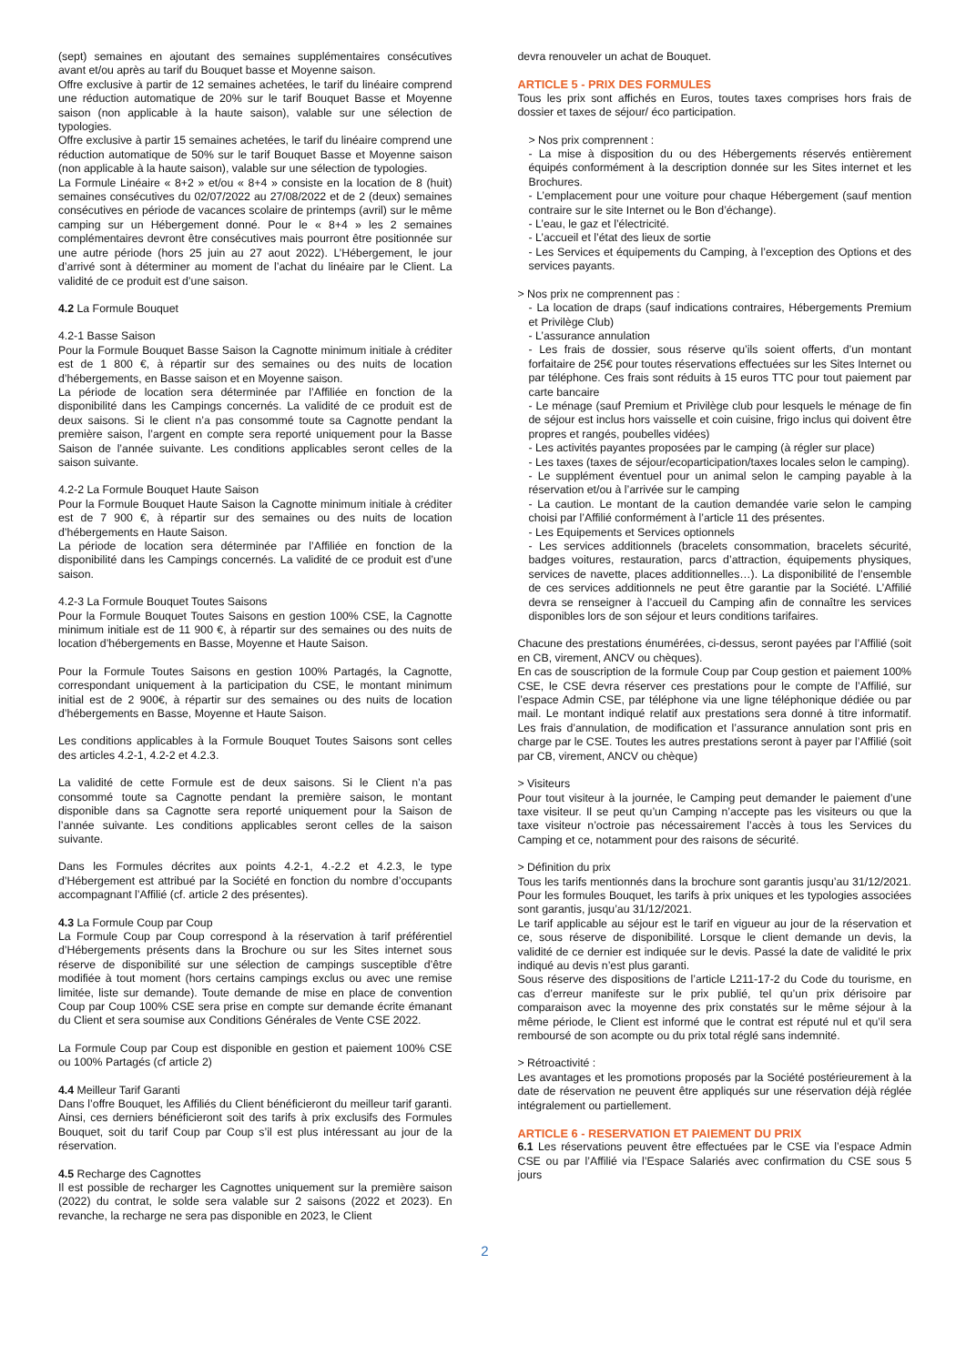(sept) semaines en ajoutant des semaines supplémentaires consécutives avant et/ou après au tarif du Bouquet basse et Moyenne saison.
Offre exclusive à partir de 12 semaines achetées, le tarif du linéaire comprend une réduction automatique de 20% sur le tarif Bouquet Basse et Moyenne saison (non applicable à la haute saison), valable sur une sélection de typologies.
Offre exclusive à partir 15 semaines achetées, le tarif du linéaire comprend une réduction automatique de 50% sur le tarif Bouquet Basse et Moyenne saison (non applicable à la haute saison), valable sur une sélection de typologies.
La Formule Linéaire « 8+2 » et/ou « 8+4 » consiste en la location de 8 (huit) semaines consécutives du 02/07/2022 au 27/08/2022 et de 2 (deux) semaines consécutives en période de vacances scolaire de printemps (avril) sur le même camping sur un Hébergement donné. Pour le « 8+4 » les 2 semaines complémentaires devront être consécutives mais pourront être positionnée sur une autre période (hors 25 juin au 27 aout 2022). L’Hébergement, le jour d’arrivé sont à déterminer au moment de l’achat du linéaire par le Client. La validité de ce produit est d’une saison.
4.2 La Formule Bouquet
4.2-1 Basse Saison
Pour la Formule Bouquet Basse Saison la Cagnotte minimum initiale à créditer est de 1 800 €, à répartir sur des semaines ou des nuits de location d’hébergements, en Basse saison et en Moyenne saison.
La période de location sera déterminée par l’Affiliée en fonction de la disponibilité dans les Campings concernés. La validité de ce produit est de deux saisons. Si le client n’a pas consommé toute sa Cagnotte pendant la première saison, l’argent en compte sera reporté uniquement pour la Basse Saison de l’année suivante. Les conditions applicables seront celles de la saison suivante.
4.2-2 La Formule Bouquet Haute Saison
Pour la Formule Bouquet Haute Saison la Cagnotte minimum initiale à créditer est de 7 900 €, à répartir sur des semaines ou des nuits de location d’hébergements en Haute Saison.
La période de location sera déterminée par l’Affiliée en fonction de la disponibilité dans les Campings concernés. La validité de ce produit est d’une saison.
4.2-3 La Formule Bouquet Toutes Saisons
Pour la Formule Bouquet Toutes Saisons en gestion 100% CSE, la Cagnotte minimum initiale est de 11 900 €, à répartir sur des semaines ou des nuits de location d’hébergements en Basse, Moyenne et Haute Saison.
Pour la Formule Toutes Saisons en gestion 100% Partagés, la Cagnotte, correspondant uniquement à la participation du CSE, le montant minimum initial est de 2 900€, à répartir sur des semaines ou des nuits de location d’hébergements en Basse, Moyenne et Haute Saison.
Les conditions applicables à la Formule Bouquet Toutes Saisons sont celles des articles 4.2-1, 4.2-2 et 4.2.3.
La validité de cette Formule est de deux saisons. Si le Client n’a pas consommé toute sa Cagnotte pendant la première saison, le montant disponible dans sa Cagnotte sera reporté uniquement pour la Saison de l’année suivante. Les conditions applicables seront celles de la saison suivante.
Dans les Formules décrites aux points 4.2-1, 4.-2.2 et 4.2.3, le type d’Hébergement est attribué par la Société en fonction du nombre d’occupants accompagnant l’Affilié (cf. article 2 des présentes).
4.3 La Formule Coup par Coup
La Formule Coup par Coup correspond à la réservation à tarif préférentiel d’Hébergements présents dans la Brochure ou sur les Sites internet sous réserve de disponibilité sur une sélection de campings susceptible d’être modifiée à tout moment (hors certains campings exclus ou avec une remise limitée, liste sur demande). Toute demande de mise en place de convention Coup par Coup 100% CSE sera prise en compte sur demande écrite émanant du Client et sera soumise aux Conditions Générales de Vente CSE 2022.
La Formule Coup par Coup est disponible en gestion et paiement 100% CSE ou 100% Partagés (cf article 2)
4.4 Meilleur Tarif Garanti
Dans l’offre Bouquet, les Affiliés du Client bénéficieront du meilleur tarif garanti. Ainsi, ces derniers bénéficieront soit des tarifs à prix exclusifs des Formules Bouquet, soit du tarif Coup par Coup s’il est plus intéressant au jour de la réservation.
4.5 Recharge des Cagnottes
Il est possible de recharger les Cagnottes uniquement sur la première saison (2022) du contrat, le solde sera valable sur 2 saisons (2022 et 2023). En revanche, la recharge ne sera pas disponible en 2023, le Client
devra renouveler un achat de Bouquet.
ARTICLE 5 - PRIX DES FORMULES
Tous les prix sont affichés en Euros, toutes taxes comprises hors frais de dossier et taxes de séjour/ éco participation.
> Nos prix comprennent :
- La mise à disposition du ou des Hébergements réservés entièrement équipés conformément à la description donnée sur les Sites internet et les Brochures.
- L’emplacement pour une voiture pour chaque Hébergement (sauf mention contraire sur le site Internet ou le Bon d’échange).
- L’eau, le gaz et l’électricité.
- L’accueil et l’état des lieux de sortie
- Les Services et équipements du Camping, à l’exception des Options et des services payants.
> Nos prix ne comprennent pas :
- La location de draps (sauf indications contraires, Hébergements Premium et Privilège Club)
- L’assurance annulation
- Les frais de dossier, sous réserve qu’ils soient offerts, d’un montant forfaitaire de 25€ pour toutes réservations effectuées sur les Sites Internet ou par téléphone. Ces frais sont réduits à 15 euros TTC pour tout paiement par carte bancaire
- Le ménage (sauf Premium et Privilège club pour lesquels le ménage de fin de séjour est inclus hors vaisselle et coin cuisine, frigo inclus qui doivent être propres et rangés, poubelles vidées)
- Les activités payantes proposées par le camping (à régler sur place)
- Les taxes (taxes de séjour/ecoparticipation/taxes locales selon le camping).
- Le supplément éventuel pour un animal selon le camping payable à la réservation et/ou à l’arrivée sur le camping
- La caution. Le montant de la caution demandée varie selon le camping choisi par l’Affilié conformément à l’article 11 des présentes.
- Les Equipements et Services optionnels
- Les services additionnels (bracelets consommation, bracelets sécurité, badges voitures, restauration, parcs d’attraction, équipements physiques, services de navette, places additionnelles…). La disponibilité de l’ensemble de ces services additionnels ne peut être garantie par la Société. L’Affilié devra se renseigner à l’accueil du Camping afin de connaître les services disponibles lors de son séjour et leurs conditions tarifaires.
Chacune des prestations énumérées, ci-dessus, seront payées par l’Affilié (soit en CB, virement, ANCV ou chèques).
En cas de souscription de la formule Coup par Coup gestion et paiement 100% CSE, le CSE devra réserver ces prestations pour le compte de l’Affilié, sur l’espace Admin CSE, par téléphone via une ligne téléphonique dédiée ou par mail. Le montant indiqué relatif aux prestations sera donné à titre informatif. Les frais d’annulation, de modification et l’assurance annulation sont pris en charge par le CSE. Toutes les autres prestations seront à payer par l’Affilié (soit par CB, virement, ANCV ou chèque)
> Visiteurs
Pour tout visiteur à la journée, le Camping peut demander le paiement d’une taxe visiteur. Il se peut qu’un Camping n’accepte pas les visiteurs ou que la taxe visiteur n’octroie pas nécessairement l’accès à tous les Services du Camping et ce, notamment pour des raisons de sécurité.
> Définition du prix
Tous les tarifs mentionnés dans la brochure sont garantis jusqu’au 31/12/2021. Pour les formules Bouquet, les tarifs à prix uniques et les typologies associées sont garantis, jusqu’au 31/12/2021.
Le tarif applicable au séjour est le tarif en vigueur au jour de la réservation et ce, sous réserve de disponibilité. Lorsque le client demande un devis, la validité de ce dernier est indiquée sur le devis. Passé la date de validité le prix indiqué au devis n’est plus garanti.
Sous réserve des dispositions de l’article L211-17-2 du Code du tourisme, en cas d’erreur manifeste sur le prix publié, tel qu’un prix dérisoire par comparaison avec la moyenne des prix constatés sur le même séjour à la même période, le Client est informé que le contrat est réputé nul et qu’il sera remboursé de son acompte ou du prix total réglé sans indemnité.
> Rétroactivité :
Les avantages et les promotions proposés par la Société postérieurement à la date de réservation ne peuvent être appliqués sur une réservation déjà réglée intégralement ou partiellement.
ARTICLE 6 - RESERVATION ET PAIEMENT DU PRIX
6.1 Les réservations peuvent être effectuées par le CSE via l’espace Admin CSE ou par l’Affilié via l’Espace Salariés avec confirmation du CSE sous 5 jours
2